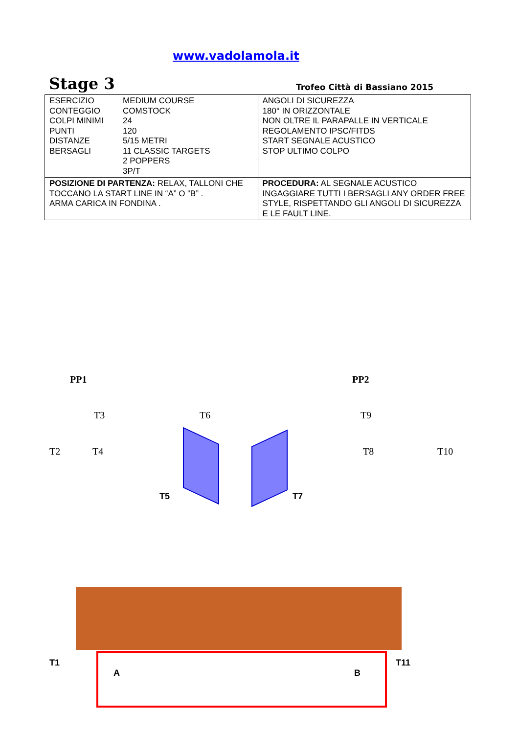www.vadolamola.it
Stage 3 Trofeo Città di Bassiano 2015
| / ESERCIZIO / MEDIUM COURSE / / CONTEGGIO / COMSTOCK / / COLPI MINIMI / 24 / / PUNTI / 120 / / DISTANZE / 5/15 METRI / / BERSAGLI / 11 CLASSIC TARGETS 2 POPPERS 3P/T / | ANGOLI DI SICUREZZA 180° IN ORIZZONTALE NON OLTRE IL PARAPALLE IN VERTICALE REGOLAMENTO IPSC/FITDS START SEGNALE ACUSTICO STOP ULTIMO COLPO |
| POSIZIONE DI PARTENZA: RELAX, TALLONI CHE TOCCANO LA START LINE IN “A” O “B” . ARMA CARICA IN FONDINA . | PROCEDURA: AL SEGNALE ACUSTICO INGAGGIARE TUTTI I BERSAGLI ANY ORDER FREE STYLE, RISPETTANDO GLI ANGOLI DI SICUREZZA E LE FAULT LINE. |
PP1 PP2
T3 T6 T9
T2 T4 T8 T10
T5 T7
T1 T11
A B